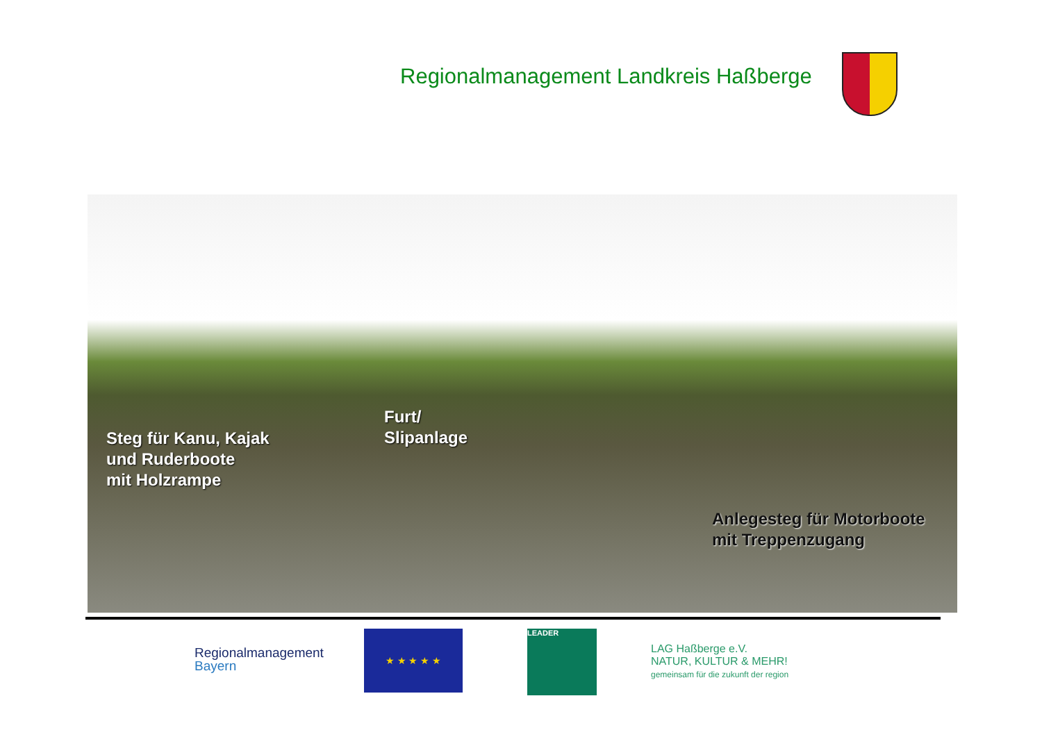Regionalmanagement Landkreis Haßberge
Steg für Kanu, Kajak
und Ruderboote
mit Holzrampe
Furt/
Slipanlage
Anlegesteg für Motorboote
mit Treppenzugang
Regionalmanagement
Bayern
★ ★ ★ ★ ★ LEADER
LAG Haßberge e.V.
NATUR, KULTUR & MEHR!
gemeinsam für die zukunft der region